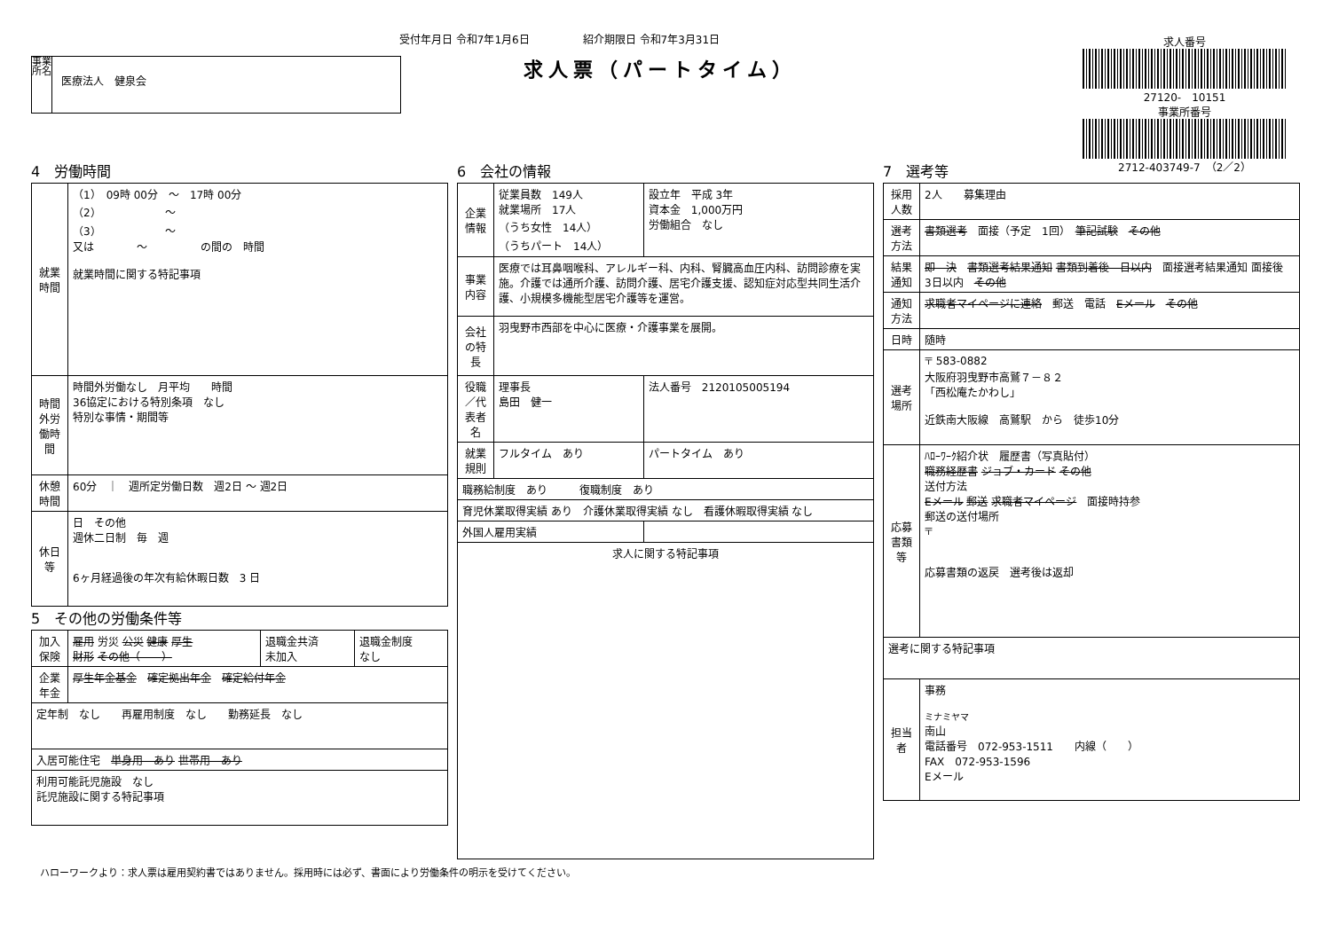受付年月日 令和7年1月6日　　　　　紹介期限日 令和7年3月31日
求人票（パートタイム）
事業所名
医療法人　健泉会
求人番号
27120-　10151
事業所番号
2712-403749-7　（2／2）
4　労働時間
| 就業時間 | （1） 09時 00分 ～ 17時 00分 （2） ～ （3） ～ 又は ～ の間の 時間 就業時間に関する特記事項 |
| 時間外労働時間 | 時間外労働なし 月平均 時間 36協定における特別条項 なし 特別な事情・期間等 |
| 休憩時間 | 60分 ｜ 週所定労働日数 週2日 ～ 週2日 |
| 休日等 | 日 その他 週休二日制 毎 週 6ヶ月経過後の年次有給休暇日数 3 日 |
5　その他の労働条件等
| 加入保険 | 雇用 労災 公災 健康 厚生 財形 その他（ ） | 退職金共済 未加入 | 退職金制度 なし |
| 企業年金 | 厚生年金基金 確定拠出年金 確定給付年金 | | |
| 定年制 なし 再雇用制度 なし 勤務延長 なし | | | |
| 入居可能住宅 単身用 あり 世帯用 あり | | | |
| 利用可能託児施設 なし 託児施設に関する特記事項 | | | |
6　会社の情報
| 企業情報 | 従業員数 149人 就業場所 17人 （うち女性 14人） （うちパート 14人） | 設立年 平成 3年 資本金 1,000万円 労働組合 なし |
| 事業内容 | 医療では耳鼻咽喉科、アレルギー科、内科、腎臓高血圧内科、訪問診療を実施。介護では通所介護、訪問介護、居宅介護支援、認知症対応型共同生活介護、小規模多機能型居宅介護等を運営。 | |
| 会社の特長 | 羽曳野市西部を中心に医療・介護事業を展開。 | |
| 役職／代表者名 | 理事長 島田 健一 | 法人番号 2120105005194 |
| 就業規則 | フルタイム あり | パートタイム あり |
| 職務給制度 あり 復職制度 あり | | |
| 育児休業取得実績 あり 介護休業取得実績 なし 看護休暇取得実績 なし | | |
| 外国人雇用実績 | | |
| 求人に関する特記事項 | | |
7　選考等
| 採用人数 | 2人 募集理由 |
| 選考方法 | 書類選考 面接（予定 1回） 筆記試験 その他 |
| 結果通知 | 即 決 書類選考結果通知 書類到着後 日以内 面接選考結果通知 面接後 3日以内 その他 |
| 通知方法 | 求職者マイページに連絡 郵送 電話 Eメール その他 |
| 日時 | 随時 |
| 選考場所 | 〒 583-0882 大阪府羽曳野市高鷲７－８２ 「西松庵たかわし」 近鉄南大阪線 高鷲駅 から 徒歩10分 |
| 応募書類等 | ﾊﾛｰﾜｰｸ紹介状 履歴書（写真貼付） 職務経歴書 ジョブ・カード その他 送付方法 Eメール 郵送 求職者マイページ 面接時持参 郵送の送付場所 〒 応募書類の返戻 選考後は返却 |
| 選考に関する特記事項 | |
| 担当者 | 事務 ミナミヤマ 南山 電話番号 072-953-1511 内線（ ） FAX 072-953-1596 Eメール |
ハローワークより：求人票は雇用契約書ではありません。採用時には必ず、書面により労働条件の明示を受けてください。